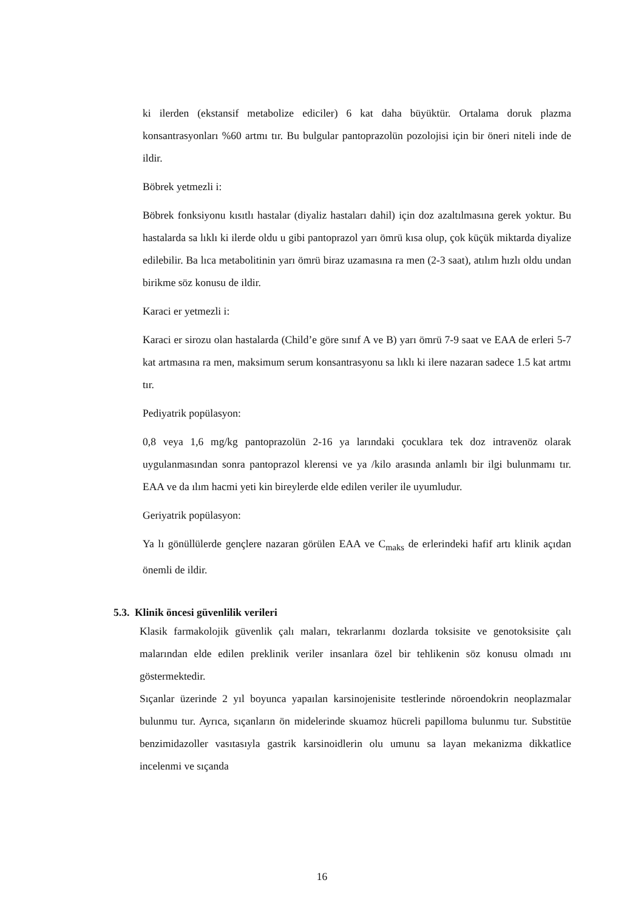ki ilerden (ekstansif metabolize ediciler) 6 kat daha büyüktür. Ortalama doruk plazma konsantrasyonları %60 artmı tır. Bu bulgular pantoprazolün pozolojisi için bir öneri niteli inde de ildir.
Böbrek yetmezli i:
Böbrek fonksiyonu kısıtlı hastalar (diyaliz hastaları dahil) için doz azaltılmasına gerek yoktur. Bu hastalarda sa lıklı ki ilerde oldu u gibi pantoprazol yarı ömrü kısa olup, çok küçük miktarda diyalize edilebilir. Ba lıca metabolitinin yarı ömrü biraz uzamasına ra men (2-3 saat), atılım hızlı oldu undan birikme söz konusu de ildir.
Karaci er yetmezli i:
Karaci er sirozu olan hastalarda (Child’e göre sınıf A ve B) yarı ömrü 7-9 saat ve EAA de erleri 5-7 kat artmasına ra men, maksimum serum konsantrasyonu sa lıklı ki ilere nazaran sadece 1.5 kat artmı tır.
Pediyatrik popülasyon:
0,8 veya 1,6 mg/kg pantoprazolün 2-16 ya larındaki çocuklara tek doz intravenöz olarak uygulanmasından sonra pantoprazol klerensi ve ya /kilo arasında anlamlı bir ilgi bulunmamı tır. EAA ve da ılım hacmi yeti kin bireylerde elde edilen veriler ile uyumludur.
Geriyatrik popülasyon:
Ya lı gönüllülerde gençlere nazaran görülen EAA ve C<sub>maks</sub> de erlerindeki hafif artı klinik açıdan önemli de ildir.
5.3. Klinik öncesi güvenlilik verileri
Klasik farmakolojik güvenlik çalı maları, tekrarlanmı dozlarda toksisite ve genotoksisite çalı malarından elde edilen preklinik veriler insanlara özel bir tehlikenin söz konusu olmadı ını göstermektedir.
Sıçanlar üzerinde 2 yıl boyunca yapaılan karsinojenisite testlerinde nöroendokrin neoplazmalar bulunmu tur. Ayrıca, sıçanların ön midelerinde skuamoz hücreli papilloma bulunmu tur. Substitüe benzimidazoller vasıtasıyla gastrik karsinoidlerin olu umunu sa layan mekanizma dikkatlice incelenmi ve sıçanda
16